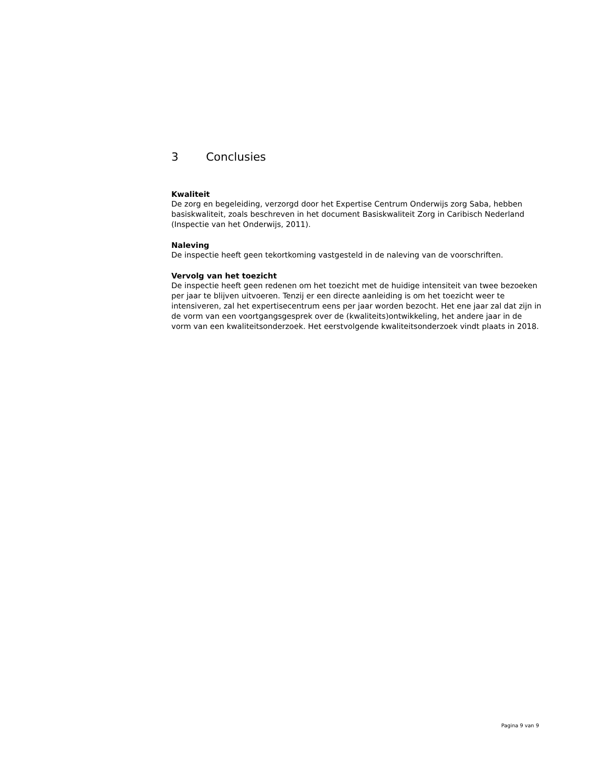3 Conclusies
Kwaliteit
De zorg en begeleiding, verzorgd door het Expertise Centrum Onderwijs zorg Saba, hebben basiskwaliteit, zoals beschreven in het document Basiskwaliteit Zorg in Caribisch Nederland (Inspectie van het Onderwijs, 2011).
Naleving
De inspectie heeft geen tekortkoming vastgesteld in de naleving van de voorschriften.
Vervolg van het toezicht
De inspectie heeft geen redenen om het toezicht met de huidige intensiteit van twee bezoeken per jaar te blijven uitvoeren. Tenzij er een directe aanleiding is om het toezicht weer te intensiveren, zal het expertisecentrum eens per jaar worden bezocht. Het ene jaar zal dat zijn in de vorm van een voortgangsgesprek over de (kwaliteits)ontwikkeling, het andere jaar in de vorm van een kwaliteitsonderzoek. Het eerstvolgende kwaliteitsonderzoek vindt plaats in 2018.
Pagina 9 van 9